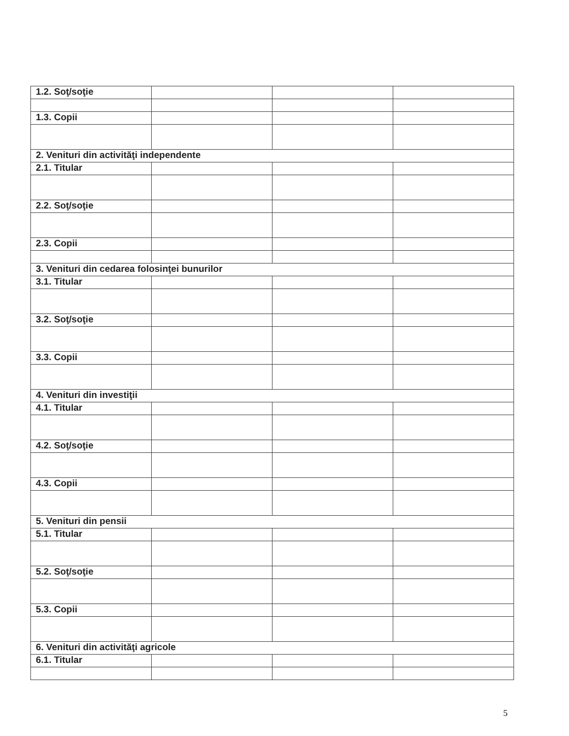| 1.2. Soţ/soţie | | | |
| 1.3. Copii | | | |
| 2. Venituri din activităţi independente | | | |
| 2.1. Titular | | | |
| 2.2. Soţ/soţie | | | |
| 2.3. Copii | | | |
| 3. Venituri din cedarea folosinţei bunurilor | | | |
| 3.1. Titular | | | |
| 3.2. Soţ/soţie | | | |
| 3.3. Copii | | | |
| 4. Venituri din investiţii | | | |
| 4.1. Titular | | | |
| 4.2. Soţ/soţie | | | |
| 4.3. Copii | | | |
| 5. Venituri din pensii | | | |
| 5.1. Titular | | | |
| 5.2. Soţ/soţie | | | |
| 5.3. Copii | | | |
| 6. Venituri din activităţi agricole | | | |
| 6.1. Titular | | | |
5